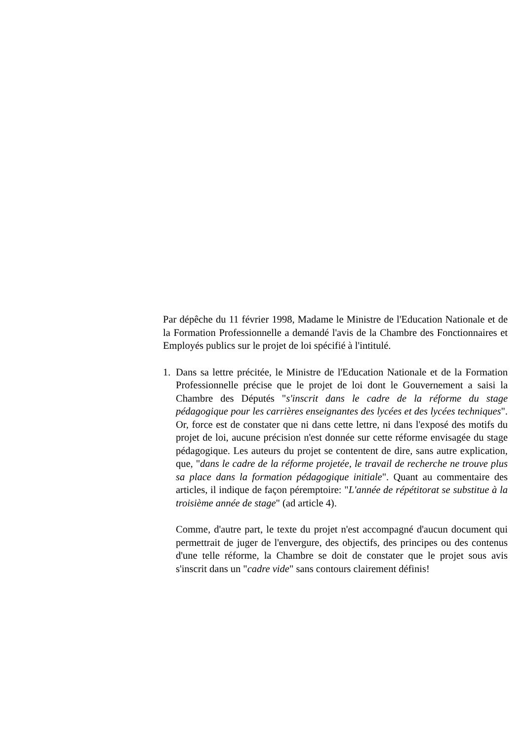Par dépêche du 11 février 1998, Madame le Ministre de l'Education Nationale et de la Formation Professionnelle a demandé l'avis de la Chambre des Fonctionnaires et Employés publics sur le projet de loi spécifié à l'intitulé.
1. Dans sa lettre précitée, le Ministre de l'Education Nationale et de la Formation Professionnelle précise que le projet de loi dont le Gouvernement a saisi la Chambre des Députés "s'inscrit dans le cadre de la réforme du stage pédagogique pour les carrières enseignantes des lycées et des lycées techniques". Or, force est de constater que ni dans cette lettre, ni dans l'exposé des motifs du projet de loi, aucune précision n'est donnée sur cette réforme envisagée du stage pédagogique. Les auteurs du projet se contentent de dire, sans autre explication, que, "dans le cadre de la réforme projetée, le travail de recherche ne trouve plus sa place dans la formation pédagogique initiale". Quant au commentaire des articles, il indique de façon péremptoire: "L'année de répétitorat se substitue à la troisième année de stage" (ad article 4).
Comme, d'autre part, le texte du projet n'est accompagné d'aucun document qui permettrait de juger de l'envergure, des objectifs, des principes ou des contenus d'une telle réforme, la Chambre se doit de constater que le projet sous avis s'inscrit dans un "cadre vide" sans contours clairement définis!